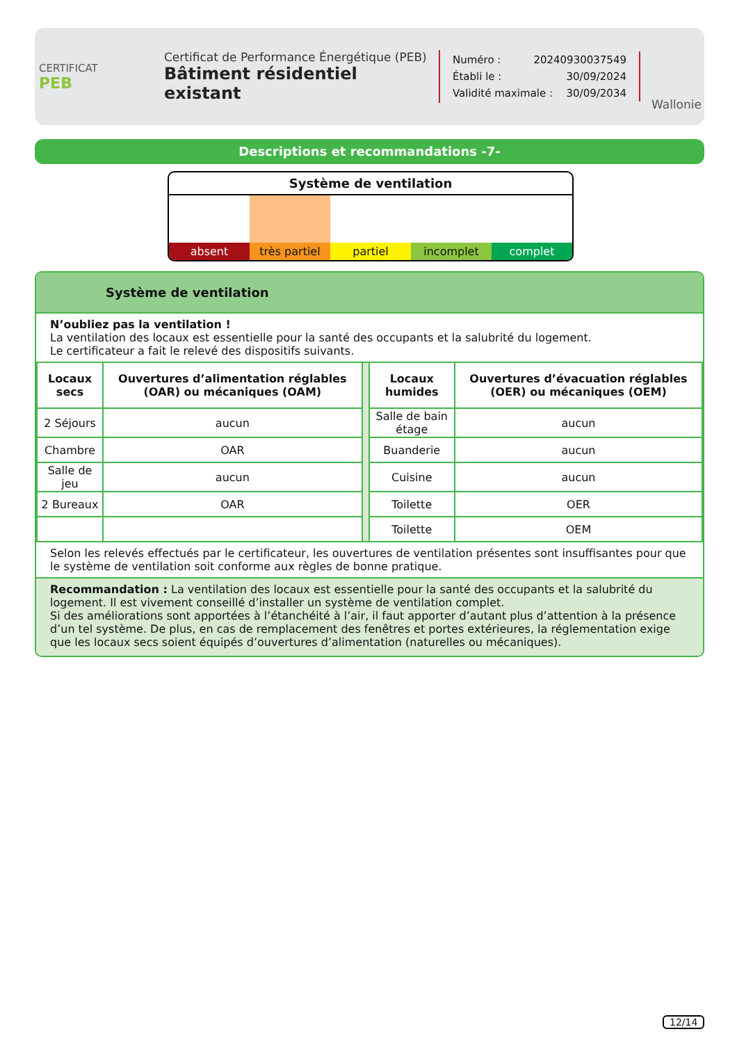CERTIFICAT
PEB
Certificat de Performance Énergétique (PEB)
Bâtiment résidentiel existant
Numéro : 20240930037549
Établi le : 30/09/2024
Validité maximale : 30/09/2034
Wallonie
Descriptions et recommandations -7-
Système de ventilation
absent très partiel partiel incomplet complet
Système de ventilation
N’oubliez pas la ventilation !
La ventilation des locaux est essentielle pour la santé des occupants et la salubrité du logement.
Le certificateur a fait le relevé des dispositifs suivants.
| Locaux secs | Ouvertures d’alimentation réglables (OAR) ou mécaniques (OAM) | | Locaux humides | Ouvertures d’évacuation réglables (OER) ou mécaniques (OEM) |
| 2 Séjours | aucun | | Salle de bain étage | aucun |
| Chambre | OAR | | Buanderie | aucun |
| Salle de jeu | aucun | | Cuisine | aucun |
| 2 Bureaux | OAR | | Toilette | OER |
| | | | Toilette | OEM |
Selon les relevés effectués par le certificateur, les ouvertures de ventilation présentes sont insuffisantes pour que le système de ventilation soit conforme aux règles de bonne pratique.
Recommandation : La ventilation des locaux est essentielle pour la santé des occupants et la salubrité du logement. Il est vivement conseillé d’installer un système de ventilation complet.
Si des améliorations sont apportées à l’étanchéité à l’air, il faut apporter d’autant plus d’attention à la présence d’un tel système. De plus, en cas de remplacement des fenêtres et portes extérieures, la réglementation exige que les locaux secs soient équipés d’ouvertures d’alimentation (naturelles ou mécaniques).
12/14